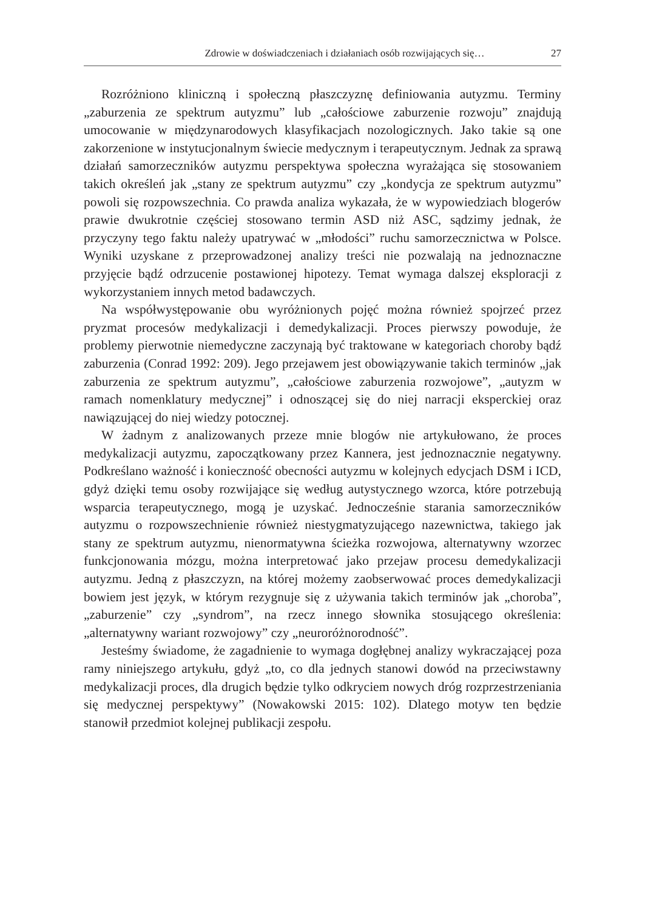Zdrowie w doświadczeniach i działaniach osób rozwijających się… 27
Rozróżniono kliniczną i społeczną płaszczyznę definiowania autyzmu. Terminy „zaburzenia ze spektrum autyzmu” lub „całościowe zaburzenie rozwoju” znajdują umocowanie w międzynarodowych klasyfikacjach nozologicznych. Jako takie są one zakorzenione w instytucjonalnym świecie medycznym i terapeutycznym. Jednak za sprawą działań samorzeczników autyzmu perspektywa społeczna wyrażająca się stosowaniem takich określeń jak „stany ze spektrum autyzmu” czy „kondycja ze spektrum autyzmu” powoli się rozpowszechnia. Co prawda analiza wykazała, że w wypowiedziach blogerów prawie dwukrotnie częściej stosowano termin ASD niż ASC, sądzimy jednak, że przyczyny tego faktu należy upatrywać w „młodości” ruchu samorzecznictwa w Polsce. Wyniki uzyskane z przeprowadzonej analizy treści nie pozwalają na jednoznaczne przyjęcie bądź odrzucenie postawionej hipotezy. Temat wymaga dalszej eksploracji z wykorzystaniem innych metod badawczych.
Na współwystępowanie obu wyróżnionych pojęć można również spojrzeć przez pryzmat procesów medykalizacji i demedykalizacji. Proces pierwszy powoduje, że problemy pierwotnie niemedyczne zaczynają być traktowane w kategoriach choroby bądź zaburzenia (Conrad 1992: 209). Jego przejawem jest obowiązywanie takich terminów „jak zaburzenia ze spektrum autyzmu”, „całościowe zaburzenia rozwojowe”, „autyzm w ramach nomenklatury medycznej” i odnoszącej się do niej narracji eksperckiej oraz nawiązującej do niej wiedzy potocznej.
W żadnym z analizowanych przeze mnie blogów nie artykułowano, że proces medykalizacji autyzmu, zapoczątkowany przez Kannera, jest jednoznacznie negatywny. Podkreślano ważność i konieczność obecności autyzmu w kolejnych edycjach DSM i ICD, gdyż dzięki temu osoby rozwijające się według autystycznego wzorca, które potrzebują wsparcia terapeutycznego, mogą je uzyskać. Jednocześnie starania samorzeczników autyzmu o rozpowszechnienie również niestygmatyzującego nazewnictwa, takiego jak stany ze spektrum autyzmu, nienormatywna ścieżka rozwojowa, alternatywny wzorzec funkcjonowania mózgu, można interpretować jako przejaw procesu demedykalizacji autyzmu. Jedną z płaszczyzn, na której możemy zaobserwować proces demedykalizacji bowiem jest język, w którym rezygnuje się z używania takich terminów jak „choroba”, „zaburzenie” czy „syndrom”, na rzecz innego słownika stosującego określenia: „alternatywny wariant rozwojowy” czy „neuroróżnorodność”.
Jesteśmy świadome, że zagadnienie to wymaga dogłębnej analizy wykraczającej poza ramy niniejszego artykułu, gdyż „to, co dla jednych stanowi dowód na przeciwstawny medykalizacji proces, dla drugich będzie tylko odkryciem nowych dróg rozprzestrzeniania się medycznej perspektywy” (Nowakowski 2015: 102). Dlatego motyw ten będzie stanowił przedmiot kolejnej publikacji zespołu.